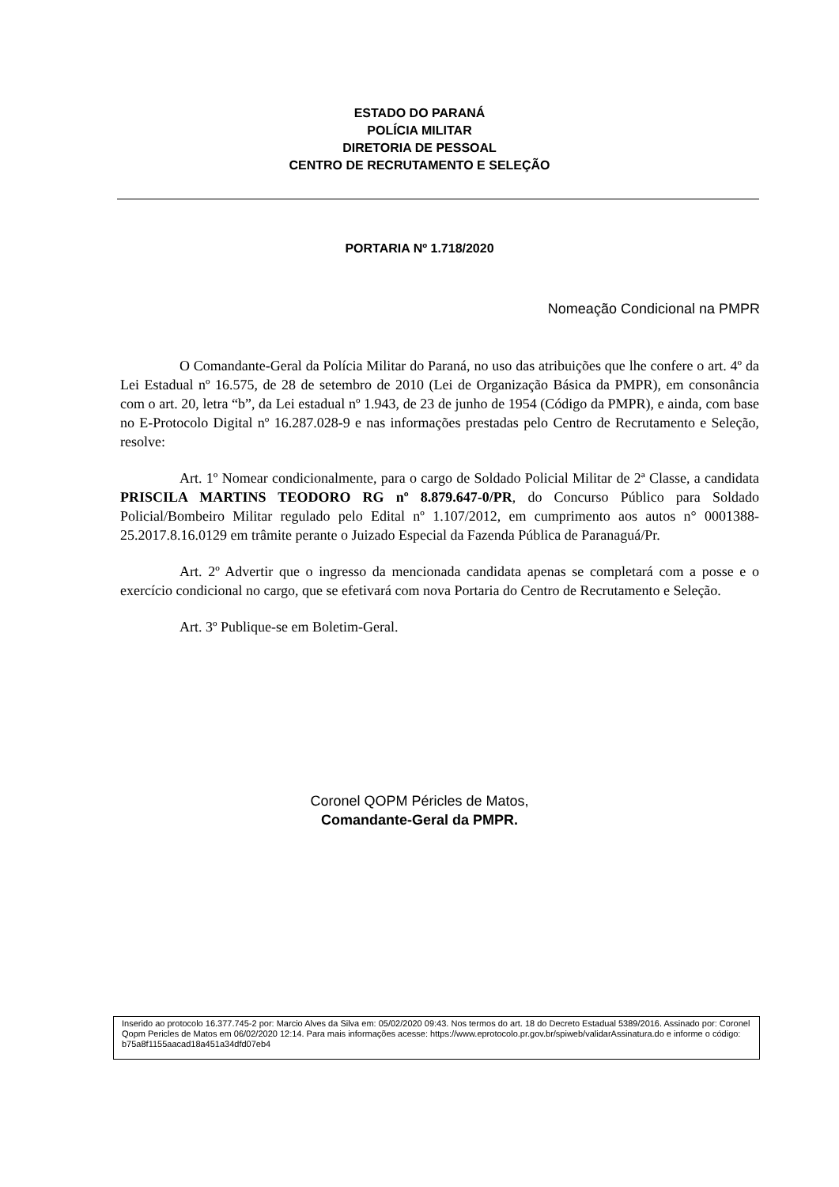ESTADO DO PARANÁ
POLÍCIA MILITAR
DIRETORIA DE PESSOAL
CENTRO DE RECRUTAMENTO E SELEÇÃO
PORTARIA Nº 1.718/2020
Nomeação Condicional na PMPR
O Comandante-Geral da Polícia Militar do Paraná, no uso das atribuições que lhe confere o art. 4º da Lei Estadual nº 16.575, de 28 de setembro de 2010 (Lei de Organização Básica da PMPR), em consonância com o art. 20, letra “b”, da Lei estadual nº 1.943, de 23 de junho de 1954 (Código da PMPR), e ainda, com base no E-Protocolo Digital nº 16.287.028-9 e nas informações prestadas pelo Centro de Recrutamento e Seleção, resolve:
Art. 1º Nomear condicionalmente, para o cargo de Soldado Policial Militar de 2ª Classe, a candidata PRISCILA MARTINS TEODORO RG nº 8.879.647-0/PR, do Concurso Público para Soldado Policial/Bombeiro Militar regulado pelo Edital nº 1.107/2012, em cumprimento aos autos n° 0001388-25.2017.8.16.0129 em trâmite perante o Juizado Especial da Fazenda Pública de Paranaguá/Pr.
Art. 2º Advertir que o ingresso da mencionada candidata apenas se completará com a posse e o exercício condicional no cargo, que se efetivará com nova Portaria do Centro de Recrutamento e Seleção.
Art. 3º Publique-se em Boletim-Geral.
Coronel QOPM Péricles de Matos,
Comandante-Geral da PMPR.
Inserido ao protocolo 16.377.745-2 por: Marcio Alves da Silva em: 05/02/2020 09:43. Nos termos do art. 18 do Decreto Estadual 5389/2016. Assinado por: Coronel Qopm Pericles de Matos em 06/02/2020 12:14. Para mais informações acesse: https://www.eprotocolo.pr.gov.br/spiweb/validarAssinatura.do e informe o código: b75a8f1155aacad18a451a34dfd07eb4